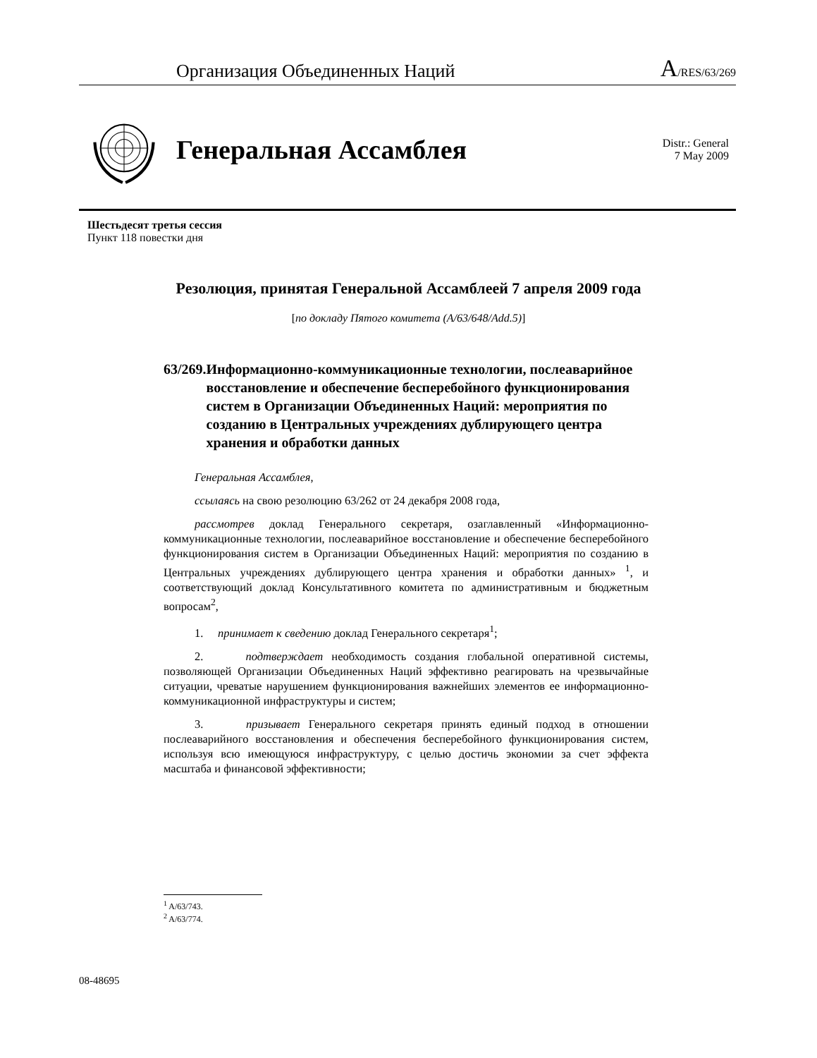Организация Объединенных Наций A/RES/63/269
Генеральная Ассамблея
Distr.: General
7 May 2009
Шестьдесят третья сессия
Пункт 118 повестки дня
Резолюция, принятая Генеральной Ассамблеей 7 апреля 2009 года
[по докладу Пятого комитета (A/63/648/Add.5)]
63/269. Информационно-коммуникационные технологии, послеаварийное восстановление и обеспечение бесперебойного функционирования систем в Организации Объединенных Наций: мероприятия по созданию в Центральных учреждениях дублирующего центра хранения и обработки данных
Генеральная Ассамблея,
ссылаясь на свою резолюцию 63/262 от 24 декабря 2008 года,
рассмотрев доклад Генерального секретаря, озаглавленный «Информационно-коммуникационные технологии, послеаварийное восстановление и обеспечение бесперебойного функционирования систем в Организации Объединенных Наций: мероприятия по созданию в Центральных учреждениях дублирующего центра хранения и обработки данных» <sup>1</sup>, и соответствующий доклад Консультативного комитета по административным и бюджетным вопросам<sup>2</sup>,
1. принимает к сведению доклад Генерального секретаря<sup>1</sup>;
2. подтверждает необходимость создания глобальной оперативной системы, позволяющей Организации Объединенных Наций эффективно реагировать на чрезвычайные ситуации, чреватые нарушением функционирования важнейших элементов ее информационно-коммуникационной инфраструктуры и систем;
3. призывает Генерального секретаря принять единый подход в отношении послеаварийного восстановления и обеспечения бесперебойного функционирования систем, используя всю имеющуюся инфраструктуру, с целью достичь экономии за счет эффекта масштаба и финансовой эффективности;
<sup>1</sup> A/63/743.
<sup>2</sup> A/63/774.
08-48695